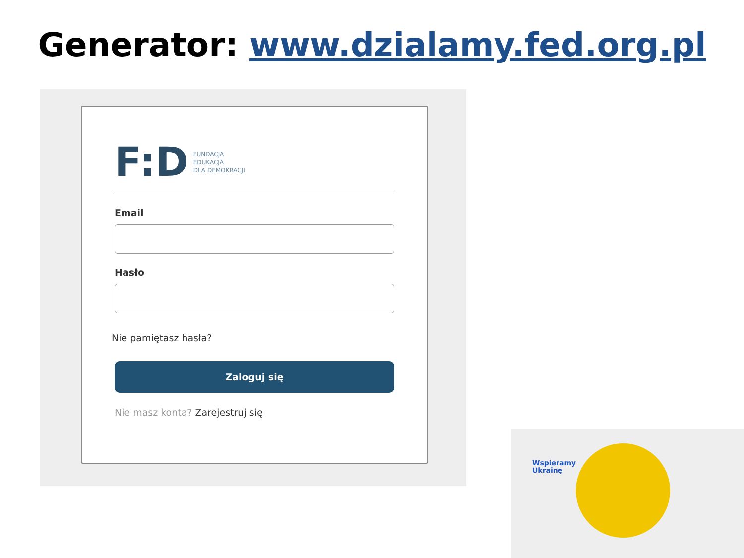Generator: www.dzialamy.fed.org.pl
F:D
FUNDACJA
EDUKACJA
DLA DEMOKRACJI
Email
Hasło
Nie pamiętasz hasła?
Zaloguj się
Nie masz konta? Zarejestruj się
Wspieramy
Ukrainę